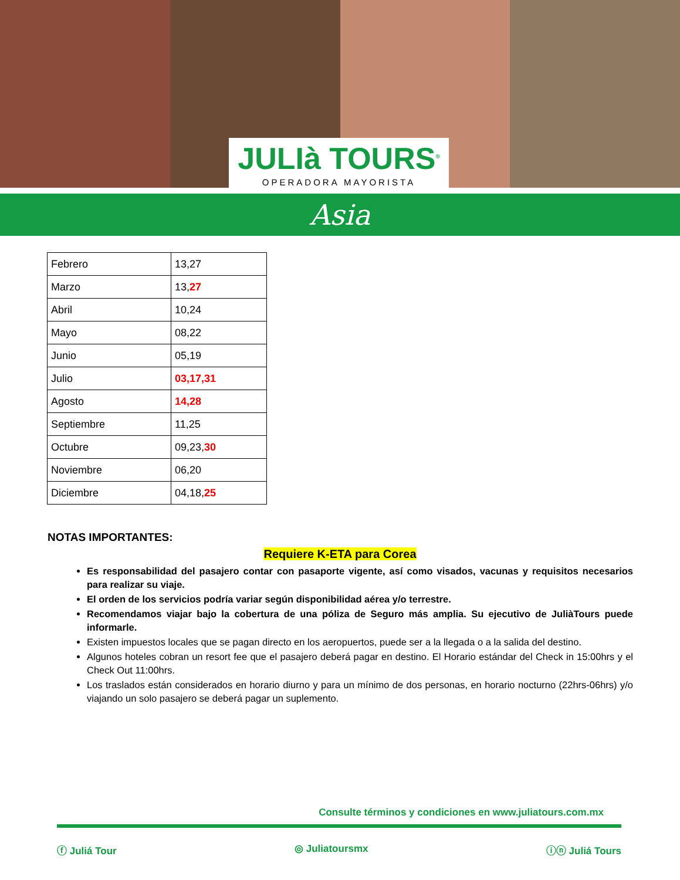JULIà TOURS<sup>®</sup>
OPERADORA MAYORISTA
Asia
| Febrero | 13,27 |
| Marzo | 13, 27 |
| Abril | 10,24 |
| Mayo | 08,22 |
| Junio | 05,19 |
| Julio | 03,17,31 |
| Agosto | 14,28 |
| Septiembre | 11,25 |
| Octubre | 09,23, 30 |
| Noviembre | 06,20 |
| Diciembre | 04,18, 25 |
NOTAS IMPORTANTES:
Requiere K-ETA para Corea
Es responsabilidad del pasajero contar con pasaporte vigente, así como visados, vacunas y requisitos necesarios para realizar su viaje.
El orden de los servicios podría variar según disponibilidad aérea y/o terrestre.
Recomendamos viajar bajo la cobertura de una póliza de Seguro más amplia. Su ejecutivo de JuliàTours puede informarle.
Existen impuestos locales que se pagan directo en los aeropuertos, puede ser a la llegada o a la salida del destino.
Algunos hoteles cobran un resort fee que el pasajero deberá pagar en destino. El Horario estándar del Check in 15:00hrs y el Check Out 11:00hrs.
Los traslados están considerados en horario diurno y para un mínimo de dos personas, en horario nocturno (22hrs-06hrs) y/o viajando un solo pasajero se deberá pagar un suplemento.
Consulte términos y condiciones en www.juliatours.com.mx
ⓕ Juliá Tour ◎ Juliatoursmx ⓘⓝ Juliá Tours